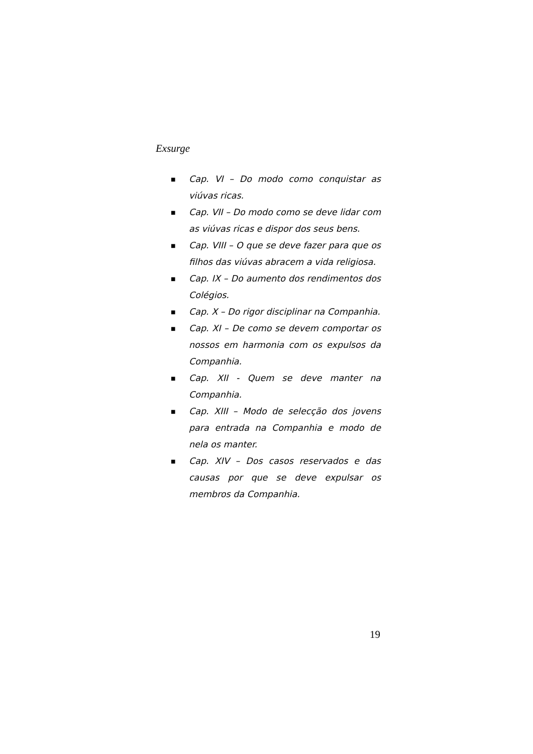Exsurge
■ Cap. VI – Do modo como conquistar as viúvas ricas.
■ Cap. VII – Do modo como se deve lidar com as viúvas ricas e dispor dos seus bens.
■ Cap. VIII – O que se deve fazer para que os filhos das viúvas abracem a vida religiosa.
■ Cap. IX – Do aumento dos rendimentos dos Colégios.
■ Cap. X – Do rigor disciplinar na Companhia.
■ Cap. XI – De como se devem comportar os nossos em harmonia com os expulsos da Companhia.
■ Cap. XII - Quem se deve manter na Companhia.
■ Cap. XIII – Modo de selecção dos jovens para entrada na Companhia e modo de nela os manter.
■ Cap. XIV – Dos casos reservados e das causas por que se deve expulsar os membros da Companhia.
19